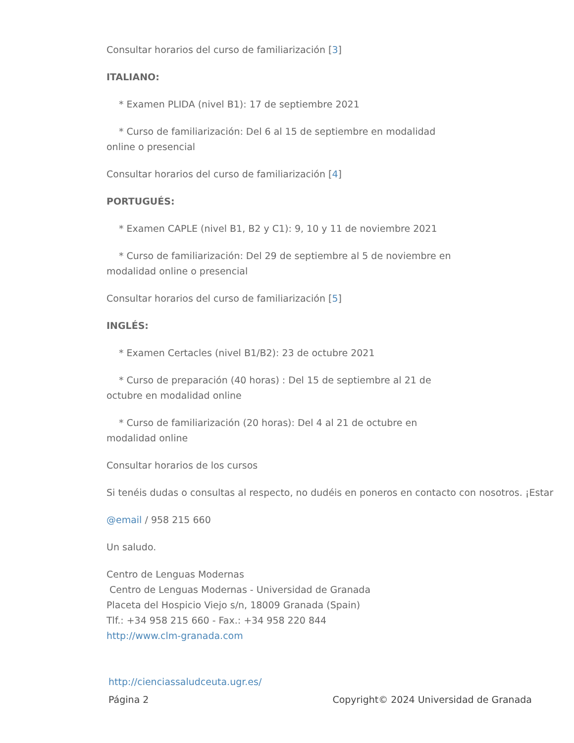Consultar horarios del curso de familiarización [3]
ITALIANO:
* Examen PLIDA (nivel B1): 17 de septiembre 2021
* Curso de familiarización: Del 6 al 15 de septiembre en modalidad
online o presencial
Consultar horarios del curso de familiarización [4]
PORTUGUÉS:
* Examen CAPLE (nivel B1, B2 y C1): 9, 10 y 11 de noviembre 2021
* Curso de familiarización: Del 29 de septiembre al 5 de noviembre en
modalidad online o presencial
Consultar horarios del curso de familiarización [5]
INGLÉS:
* Examen Certacles (nivel B1/B2): 23 de octubre 2021
* Curso de preparación (40 horas) : Del 15 de septiembre al 21 de
octubre en modalidad online
* Curso de familiarización (20 horas): Del 4 al 21 de octubre en
modalidad online
Consultar horarios de los cursos
Si tenéis dudas o consultas al respecto, no dudéis en poneros en contacto con nosotros. ¡Estar
@email / 958 215 660
Un saludo.
Centro de Lenguas Modernas
Centro de Lenguas Modernas - Universidad de Granada
Placeta del Hospicio Viejo s/n, 18009 Granada (Spain)
Tlf.: +34 958 215 660 - Fax.: +34 958 220 844
http://www.clm-granada.com
http://cienciassaludceuta.ugr.es/
Página 2 Copyright© 2024 Universidad de Granada